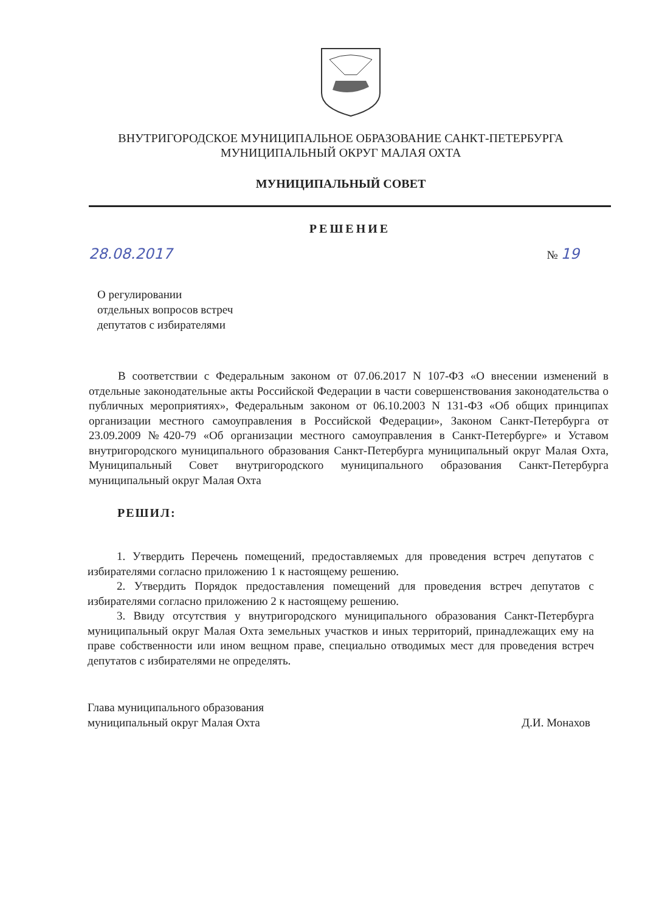ВНУТРИГОРОДСКОЕ МУНИЦИПАЛЬНОЕ ОБРАЗОВАНИЕ САНКТ-ПЕТЕРБУРГА
МУНИЦИПАЛЬНЫЙ ОКРУГ МАЛАЯ ОХТА
МУНИЦИПАЛЬНЫЙ СОВЕТ
РЕШЕНИЕ
28.08.2017 № 19
О регулировании
отдельных вопросов встреч
депутатов с избирателями
В соответствии с Федеральным законом от 07.06.2017 N 107-ФЗ «О внесении изменений в отдельные законодательные акты Российской Федерации в части совершенствования законодательства о публичных мероприятиях», Федеральным законом от 06.10.2003 N 131-ФЗ «Об общих принципах организации местного самоуправления в Российской Федерации», Законом Санкт-Петербурга от 23.09.2009 №420-79 «Об организации местного самоуправления в Санкт-Петербурге» и Уставом внутригородского муниципального образования Санкт-Петербурга муниципальный округ Малая Охта, Муниципальный Совет внутригородского муниципального образования Санкт-Петербурга муниципальный округ Малая Охта
РЕШИЛ:
1. Утвердить Перечень помещений, предоставляемых для проведения встреч депутатов с избирателями согласно приложению 1 к настоящему решению.
2. Утвердить Порядок предоставления помещений для проведения встреч депутатов с избирателями согласно приложению 2 к настоящему решению.
3. Ввиду отсутствия у внутригородского муниципального образования Санкт-Петербурга муниципальный округ Малая Охта земельных участков и иных территорий, принадлежащих ему на праве собственности или ином вещном праве, специально отводимых мест для проведения встреч депутатов с избирателями не определять.
Глава муниципального образования
муниципальный округ Малая Охта Д.И. Монахов